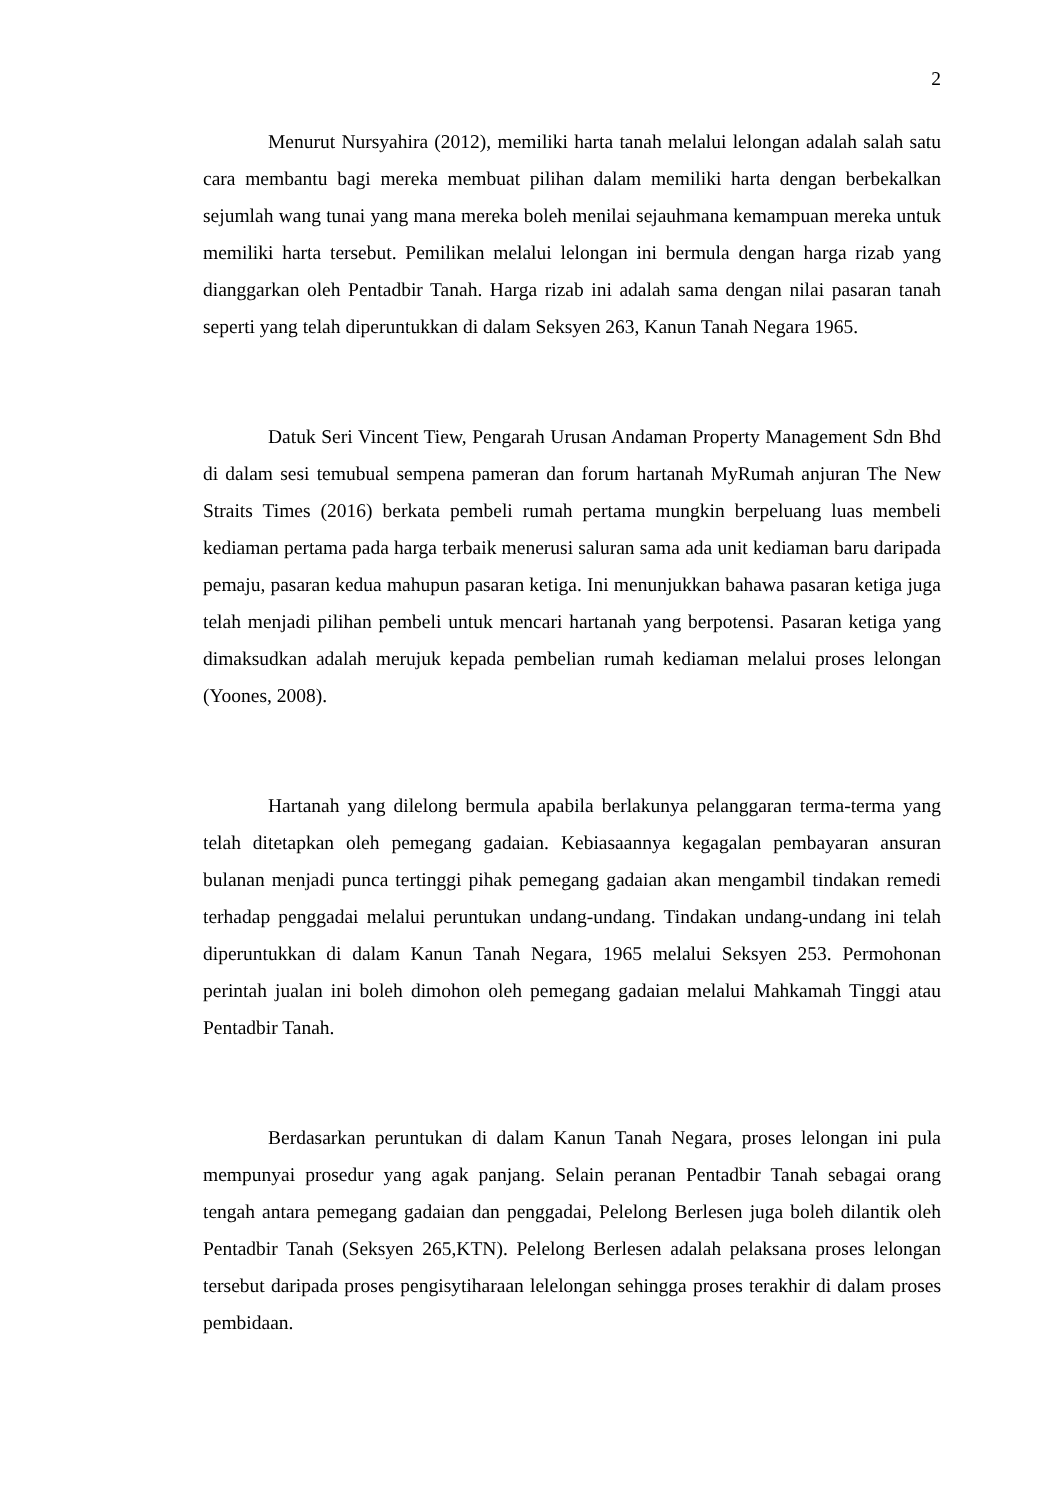2
Menurut Nursyahira (2012), memiliki harta tanah melalui lelongan adalah salah satu cara membantu bagi mereka membuat pilihan dalam memiliki harta dengan berbekalkan sejumlah wang tunai yang mana mereka boleh menilai sejauhmana kemampuan mereka untuk memiliki harta tersebut. Pemilikan melalui lelongan ini bermula dengan harga rizab yang dianggarkan oleh Pentadbir Tanah. Harga rizab ini adalah sama dengan nilai pasaran tanah seperti yang telah diperuntukkan di dalam Seksyen 263, Kanun Tanah Negara 1965.
Datuk Seri Vincent Tiew, Pengarah Urusan Andaman Property Management Sdn Bhd di dalam sesi temubual sempena pameran dan forum hartanah MyRumah anjuran The New Straits Times (2016) berkata pembeli rumah pertama mungkin berpeluang luas membeli kediaman pertama pada harga terbaik menerusi saluran sama ada unit kediaman baru daripada pemaju, pasaran kedua mahupun pasaran ketiga. Ini menunjukkan bahawa pasaran ketiga juga telah menjadi pilihan pembeli untuk mencari hartanah yang berpotensi. Pasaran ketiga yang dimaksudkan adalah merujuk kepada pembelian rumah kediaman melalui proses lelongan (Yoones, 2008).
Hartanah yang dilelong bermula apabila berlakunya pelanggaran terma-terma yang telah ditetapkan oleh pemegang gadaian. Kebiasaannya kegagalan pembayaran ansuran bulanan menjadi punca tertinggi pihak pemegang gadaian akan mengambil tindakan remedi terhadap penggadai melalui peruntukan undang-undang. Tindakan undang-undang ini telah diperuntukkan di dalam Kanun Tanah Negara, 1965 melalui Seksyen 253. Permohonan perintah jualan ini boleh dimohon oleh pemegang gadaian melalui Mahkamah Tinggi atau Pentadbir Tanah.
Berdasarkan peruntukan di dalam Kanun Tanah Negara, proses lelongan ini pula mempunyai prosedur yang agak panjang. Selain peranan Pentadbir Tanah sebagai orang tengah antara pemegang gadaian dan penggadai, Pelelong Berlesen juga boleh dilantik oleh Pentadbir Tanah (Seksyen 265,KTN). Pelelong Berlesen adalah pelaksana proses lelongan tersebut daripada proses pengisytiharaan lelelongan sehingga proses terakhir di dalam proses pembidaan.